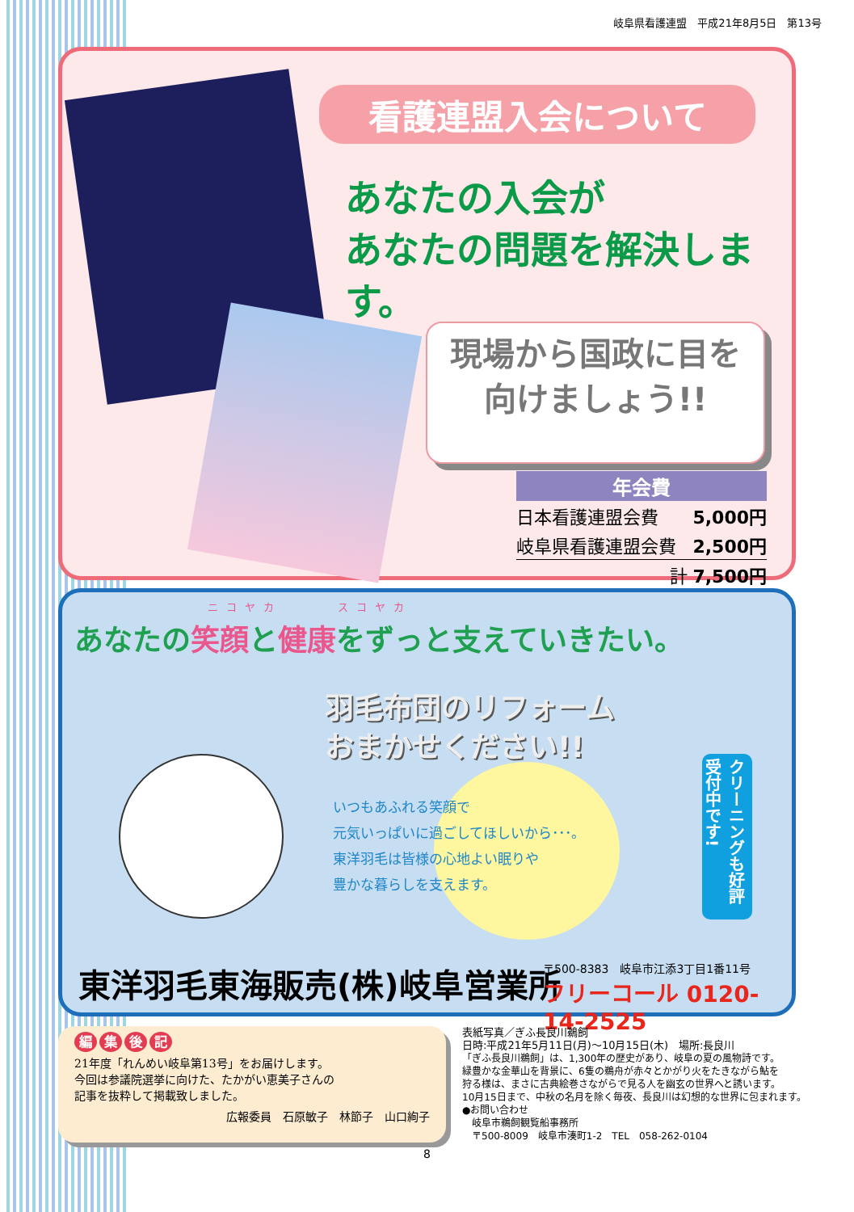岐阜県看護連盟　平成21年8月5日　第13号
看護連盟入会について
あなたの入会が
あなたの問題を解決します。
現場から国政に目を
向けましょう!!
| 年会費 | |
| --- | --- |
| 日本看護連盟会費 | 5,000円 |
| 岐阜県看護連盟会費 | 2,500円 |
| 計 | 7,500円 |
ニコヤカ　　　スコヤカ
あなたの笑顔と健康をずっと支えていきたい。
羽毛布団のリフォーム
おまかせください!!
いつもあふれる笑顔で
元気いっぱいに過ごしてほしいから･･･。
東洋羽毛は皆様の心地よい眠りや
豊かな暮らしを支えます。
クリーニングも好評受付中です!
東洋羽毛東海販売(株)岐阜営業所
〒500-8383　岐阜市江添3丁目1番11号
フリーコール 0120-14-2525
編集後記
21年度「れんめい岐阜第13号」をお届けします。
今回は参議院選挙に向けた、たかがい恵美子さんの
記事を抜粋して掲載致しました。
広報委員　石原敏子　林節子　山口絢子
表紙写真／ぎふ長良川鵜飼
日時:平成21年5月11日(月)～10月15日(木)　場所:長良川
「ぎふ長良川鵜飼」は、1,300年の歴史があり、岐阜の夏の風物詩です。
緑豊かな金華山を背景に、6隻の鵜舟が赤々とかがり火をたきながら鮎を
狩る様は、まさに古典絵巻さながらで見る人を幽玄の世界へと誘います。
10月15日まで、中秋の名月を除く毎夜、長良川は幻想的な世界に包まれます。
●お問い合わせ
　岐阜市鵜飼観覧船事務所
　〒500-8009　岐阜市湊町1-2　TEL　058-262-0104
8